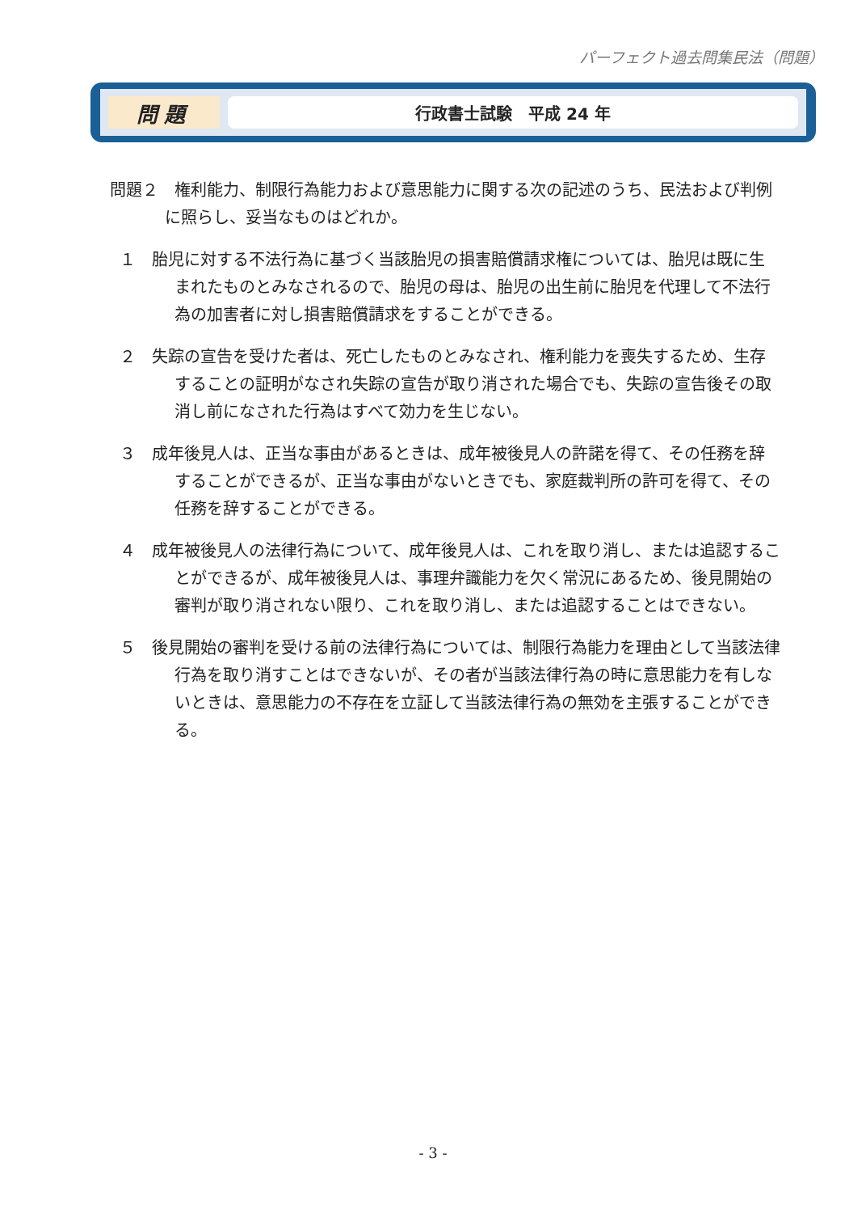パーフェクト過去問集民法（問題）
問題
行政書士試験　平成 24 年
問題２　権利能力、制限行為能力および意思能力に関する次の記述のうち、民法および判例に照らし、妥当なものはどれか。
１　胎児に対する不法行為に基づく当該胎児の損害賠償請求権については、胎児は既に生まれたものとみなされるので、胎児の母は、胎児の出生前に胎児を代理して不法行為の加害者に対し損害賠償請求をすることができる。
２　失踪の宣告を受けた者は、死亡したものとみなされ、権利能力を喪失するため、生存することの証明がなされ失踪の宣告が取り消された場合でも、失踪の宣告後その取消し前になされた行為はすべて効力を生じない。
３　成年後見人は、正当な事由があるときは、成年被後見人の許諾を得て、その任務を辞することができるが、正当な事由がないときでも、家庭裁判所の許可を得て、その任務を辞することができる。
４　成年被後見人の法律行為について、成年後見人は、これを取り消し、または追認することができるが、成年被後見人は、事理弁識能力を欠く常況にあるため、後見開始の審判が取り消されない限り、これを取り消し、または追認することはできない。
５　後見開始の審判を受ける前の法律行為については、制限行為能力を理由として当該法律行為を取り消すことはできないが、その者が当該法律行為の時に意思能力を有しないときは、意思能力の不存在を立証して当該法律行為の無効を主張することができる。
- 3 -